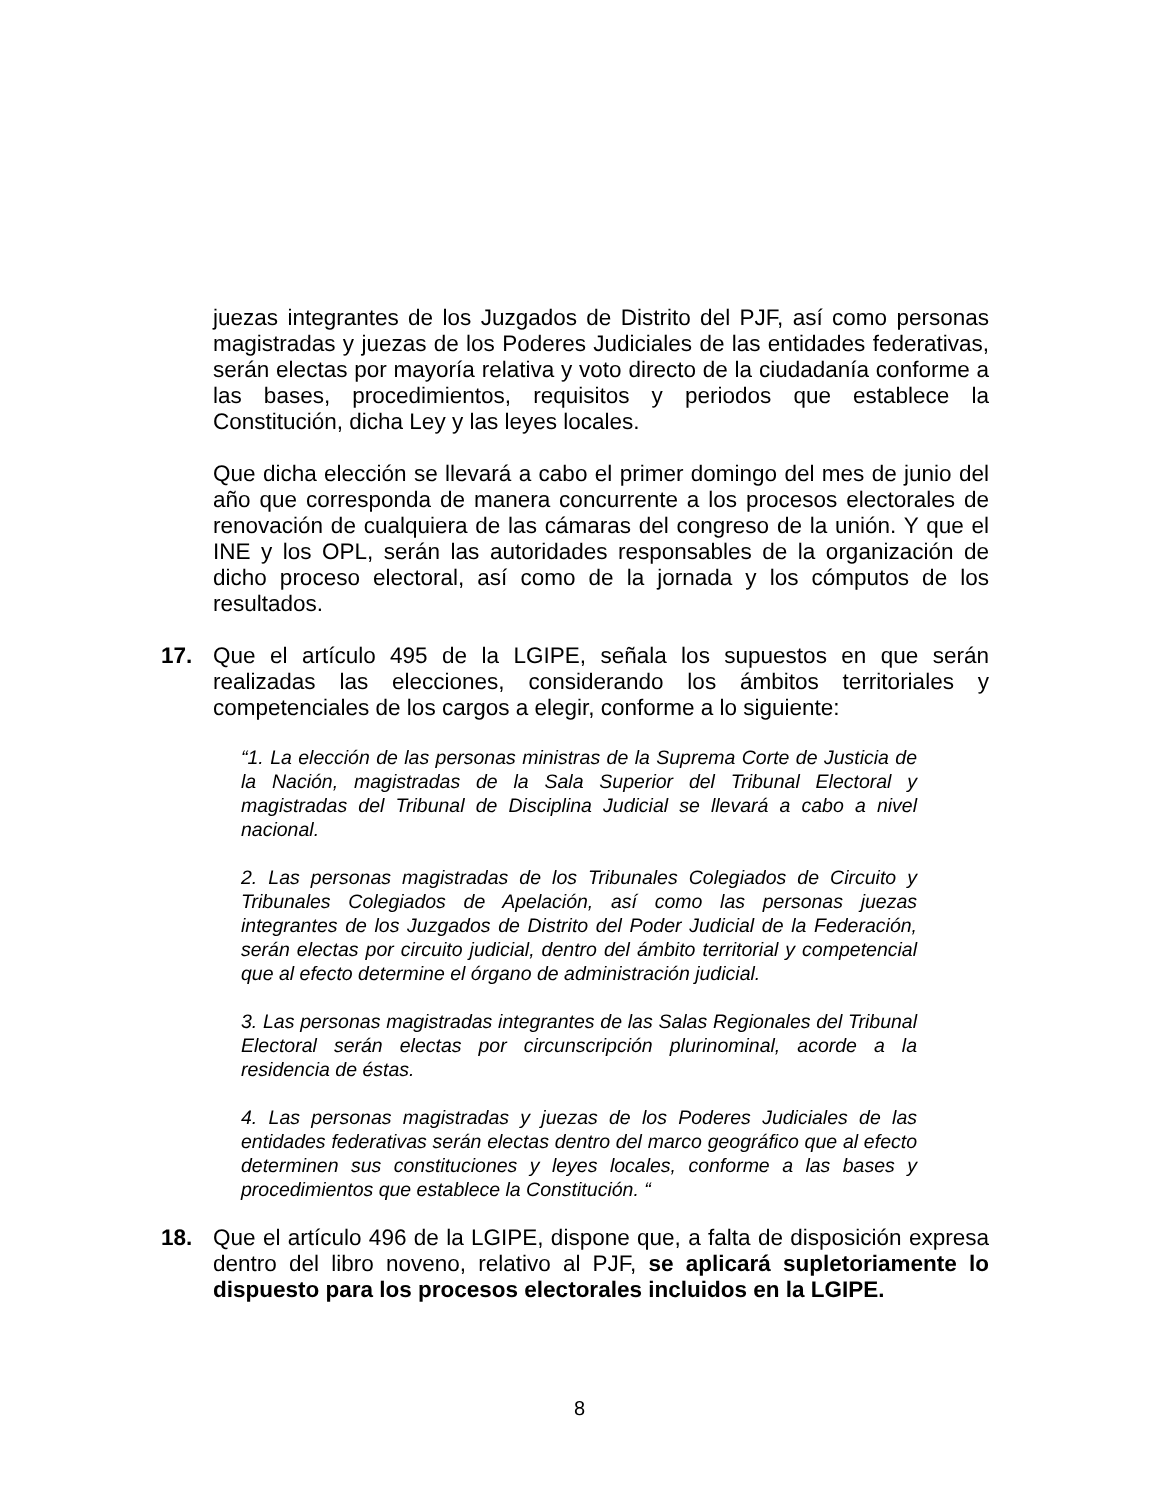juezas integrantes de los Juzgados de Distrito del PJF, así como personas magistradas y juezas de los Poderes Judiciales de las entidades federativas, serán electas por mayoría relativa y voto directo de la ciudadanía conforme a las bases, procedimientos, requisitos y periodos que establece la Constitución, dicha Ley y las leyes locales.
Que dicha elección se llevará a cabo el primer domingo del mes de junio del año que corresponda de manera concurrente a los procesos electorales de renovación de cualquiera de las cámaras del congreso de la unión. Y que el INE y los OPL, serán las autoridades responsables de la organización de dicho proceso electoral, así como de la jornada y los cómputos de los resultados.
17. Que el artículo 495 de la LGIPE, señala los supuestos en que serán realizadas las elecciones, considerando los ámbitos territoriales y competenciales de los cargos a elegir, conforme a lo siguiente:
“1. La elección de las personas ministras de la Suprema Corte de Justicia de la Nación, magistradas de la Sala Superior del Tribunal Electoral y magistradas del Tribunal de Disciplina Judicial se llevará a cabo a nivel nacional.
2. Las personas magistradas de los Tribunales Colegiados de Circuito y Tribunales Colegiados de Apelación, así como las personas juezas integrantes de los Juzgados de Distrito del Poder Judicial de la Federación, serán electas por circuito judicial, dentro del ámbito territorial y competencial que al efecto determine el órgano de administración judicial.
3. Las personas magistradas integrantes de las Salas Regionales del Tribunal Electoral serán electas por circunscripción plurinominal, acorde a la residencia de éstas.
4. Las personas magistradas y juezas de los Poderes Judiciales de las entidades federativas serán electas dentro del marco geográfico que al efecto determinen sus constituciones y leyes locales, conforme a las bases y procedimientos que establece la Constitución. “
18. Que el artículo 496 de la LGIPE, dispone que, a falta de disposición expresa dentro del libro noveno, relativo al PJF, se aplicará supletoriamente lo dispuesto para los procesos electorales incluidos en la LGIPE.
8